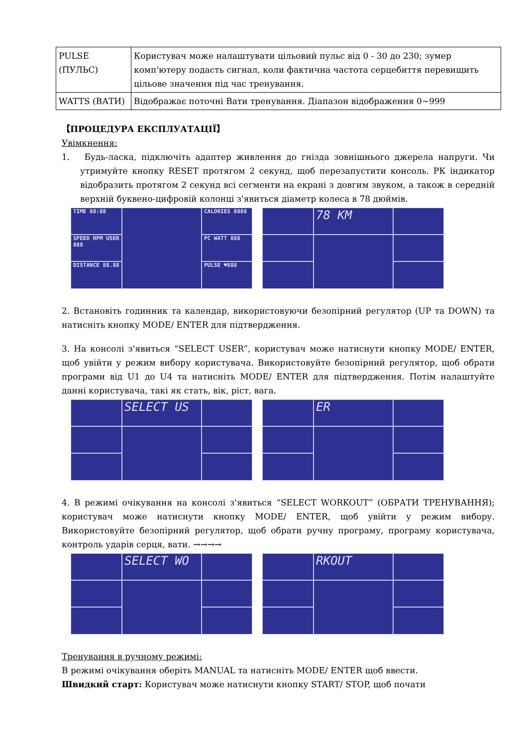| PULSE (ПУЛЬС) | Користувач може налаштувати цільовий пульс від 0 - 30 до 230; зумер комп'ютеру подасть сигнал, коли фактична частота серцебиття перевищить цільове значення під час тренування. |
| WATTS (ВАТИ) | Відображає поточні Вати тренування. Діапазон відображення 0~999 |
【ПРОЦЕДУРА ЕКСПЛУАТАЦІЇ】
Увімкнення:
1. Будь-ласка, підключіть адаптер живлення до гнізда зовнішнього джерела напруги. Чи утримуйте кнопку RESET протягом 2 секунд, щоб перезапустити консоль. РК індикатор відобразить протягом 2 секунд всі сегменти на екрані з довгим звуком, а також в середній верхній буквено-цифровій колонці з'явиться діаметр колеса в 78 дюймів.
TIME 88:88
CALORIES 8888
SPEED RPM USER 888
PC WATT 888
DISTANCE 88.88
PULSE ♥888
78 KM
2. Встановіть годинник та календар, використовуючи безопірний регулятор (UP та DOWN) та натисніть кнопку MODE/ ENTER для підтвердження.
3. На консолі з'явиться “SELECT USER”, користувач може натиснути кнопку MODE/ ENTER, щоб увійти у режим вибору користувача. Використовуйте безопірний регулятор, щоб обрати програми від U1 до U4 та натисніть MODE/ ENTER для підтвердження. Потім налаштуйте данні користувача, такі як стать, вік, ріст, вага.
SELECT US ER
4. В режимі очікування на консолі з'явиться “SELECT WORKOUT” (ОБРАТИ ТРЕНУВАННЯ); користувач може натиснути кнопку MODE/ ENTER, щоб увійти у режим вибору. Використовуйте безопірний регулятор, щоб обрати ручну програму, програму користувача, контроль ударів серця, вати. →→→→
SELECT WO RKOUT
Тренування в ручному режимі:
В режимі очікування оберіть MANUAL та натисніть MODE/ ENTER щоб ввести.
Швидкий старт: Користувач може натиснути кнопку START/ STOP, щоб почати